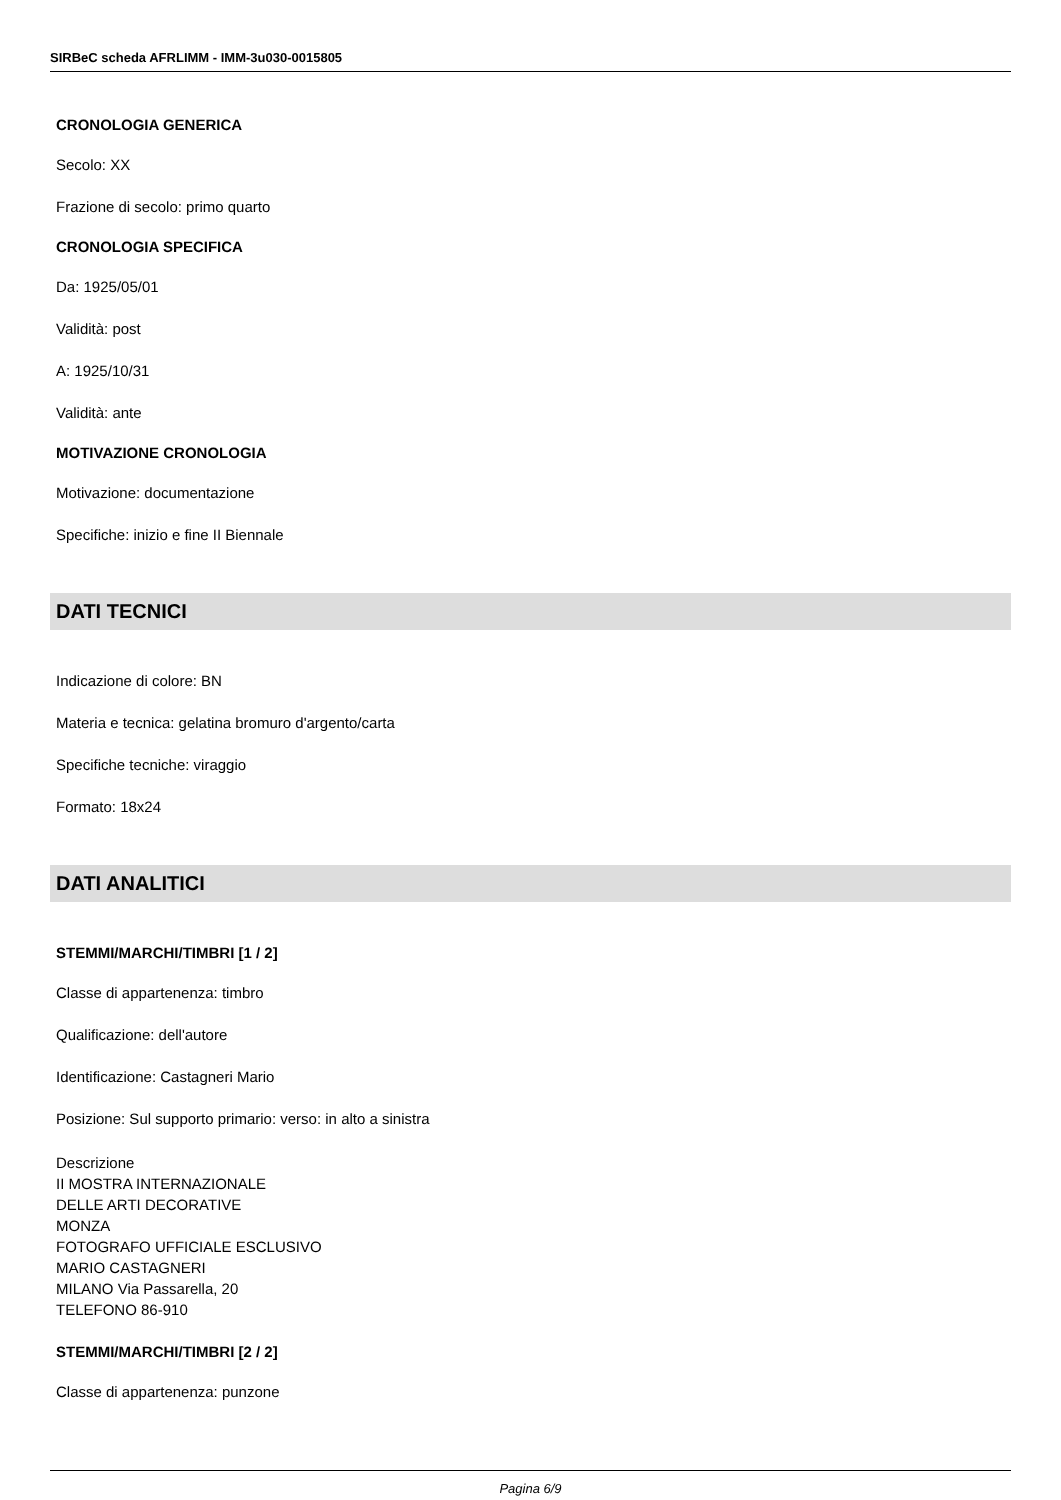SIRBeC scheda AFRLIMM - IMM-3u030-0015805
CRONOLOGIA GENERICA
Secolo: XX
Frazione di secolo: primo quarto
CRONOLOGIA SPECIFICA
Da: 1925/05/01
Validità: post
A: 1925/10/31
Validità: ante
MOTIVAZIONE CRONOLOGIA
Motivazione: documentazione
Specifiche: inizio e fine II Biennale
DATI TECNICI
Indicazione di colore: BN
Materia e tecnica: gelatina bromuro d'argento/carta
Specifiche tecniche: viraggio
Formato: 18x24
DATI ANALITICI
STEMMI/MARCHI/TIMBRI [1 / 2]
Classe di appartenenza: timbro
Qualificazione: dell'autore
Identificazione: Castagneri Mario
Posizione: Sul supporto primario: verso: in alto a sinistra
Descrizione
II MOSTRA INTERNAZIONALE
DELLE ARTI DECORATIVE
MONZA
FOTOGRAFO UFFICIALE ESCLUSIVO
MARIO CASTAGNERI
MILANO Via Passarella, 20
TELEFONO 86-910
STEMMI/MARCHI/TIMBRI [2 / 2]
Classe di appartenenza: punzone
Pagina 6/9